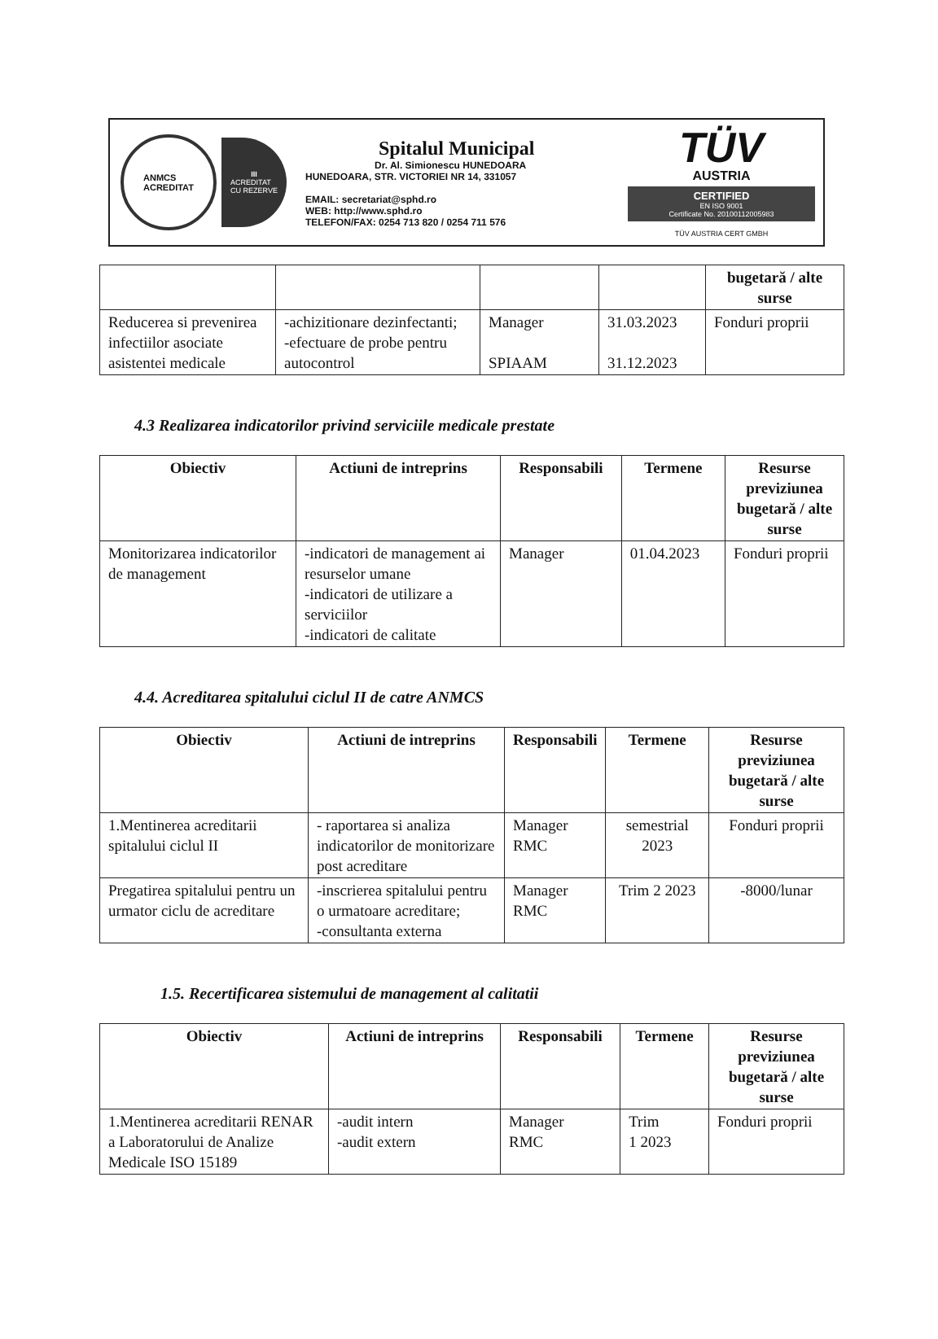ANMCS
ACREDITAT
III
ACREDITAT
CU REZERVE
Spitalul Municipal
Dr. Al. Simionescu HUNEDOARA
HUNEDOARA, STR. VICTORIEI NR 14, 331057
EMAIL: secretariat@sphd.ro
WEB: http://www.sphd.ro
TELEFON/FAX: 0254 713 820 / 0254 711 576
TÜV
AUSTRIA
CERTIFIED
EN ISO 9001
Certificate No. 20100112005983
TÜV AUSTRIA CERT GMBH
| | | | | bugetară / alte surse |
| Reducerea si prevenirea infectiilor asociate asistentei medicale | -achizitionare dezinfectanti; -efectuare de probe pentru autocontrol | Manager SPIAAM | 31.03.2023 31.12.2023 | Fonduri proprii |
4.3 Realizarea indicatorilor privind serviciile medicale prestate
| Obiectiv | Actiuni de intreprins | Responsabili | Termene | Resurse previziunea bugetară / alte surse |
| --- | --- | --- | --- | --- |
| Monitorizarea indicatorilor de management | -indicatori de management ai resurselor umane -indicatori de utilizare a serviciilor -indicatori de calitate | Manager | 01.04.2023 | Fonduri proprii |
4.4. Acreditarea spitalului ciclul II de catre ANMCS
| Obiectiv | Actiuni de intreprins | Responsabili | Termene | Resurse previziunea bugetară / alte surse |
| --- | --- | --- | --- | --- |
| 1.Mentinerea acreditarii spitalului ciclul II | - raportarea si analiza indicatorilor de monitorizare post acreditare | Manager RMC | semestrial 2023 | Fonduri proprii |
| Pregatirea spitalului pentru un urmator ciclu de acreditare | -inscrierea spitalului pentru o urmatoare acreditare; -consultanta externa | Manager RMC | Trim 2 2023 | -8000/lunar |
1.5. Recertificarea sistemului de management al calitatii
| Obiectiv | Actiuni de intreprins | Responsabili | Termene | Resurse previziunea bugetară / alte surse |
| --- | --- | --- | --- | --- |
| 1.Mentinerea acreditarii RENAR a Laboratorului de Analize Medicale ISO 15189 | -audit intern -audit extern | Manager RMC | Trim 1 2023 | Fonduri proprii |